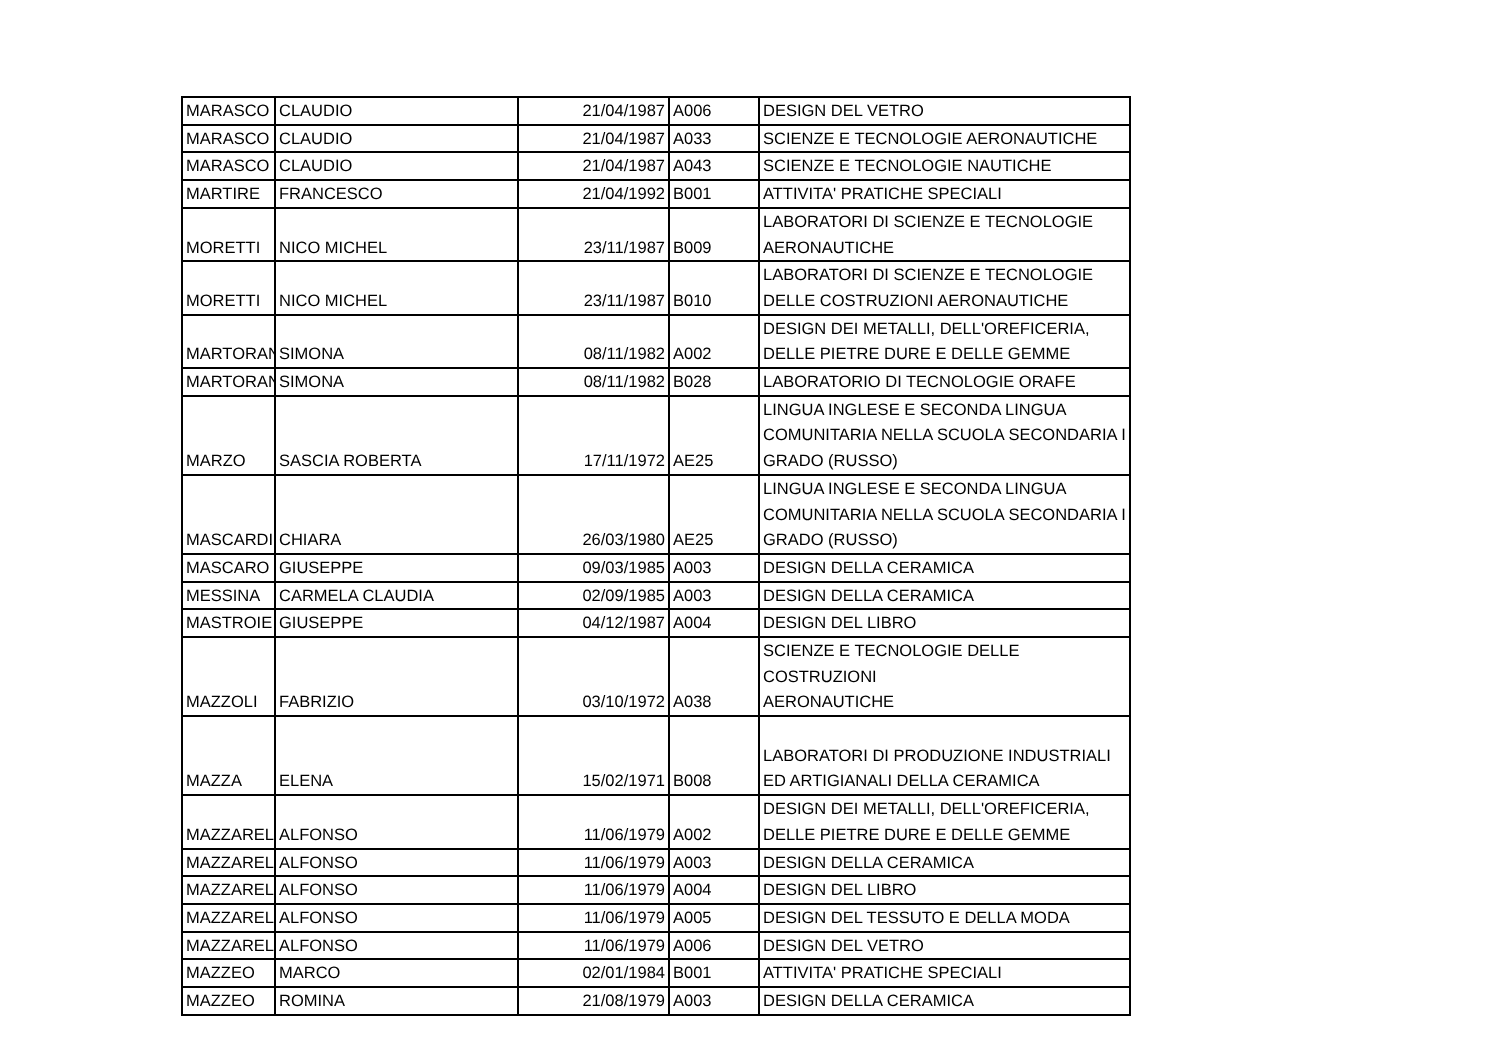| MARASCO | CLAUDIO | 21/04/1987 | A006 | DESIGN DEL VETRO |
| MARASCO | CLAUDIO | 21/04/1987 | A033 | SCIENZE E TECNOLOGIE AERONAUTICHE |
| MARASCO | CLAUDIO | 21/04/1987 | A043 | SCIENZE E TECNOLOGIE NAUTICHE |
| MARTIRE | FRANCESCO | 21/04/1992 | B001 | ATTIVITA' PRATICHE SPECIALI |
| MORETTI | NICO MICHEL | 23/11/1987 | B009 | LABORATORI DI SCIENZE E TECNOLOGIE AERONAUTICHE |
| MORETTI | NICO MICHEL | 23/11/1987 | B010 | LABORATORI DI SCIENZE E TECNOLOGIE DELLE COSTRUZIONI AERONAUTICHE |
| MARTORAN | SIMONA | 08/11/1982 | A002 | DESIGN DEI METALLI, DELL'OREFICERIA, DELLE PIETRE DURE E DELLE GEMME |
| MARTORAN | SIMONA | 08/11/1982 | B028 | LABORATORIO DI TECNOLOGIE ORAFE |
| MARZO | SASCIA ROBERTA | 17/11/1972 | AE25 | LINGUA INGLESE E SECONDA LINGUA COMUNITARIA NELLA SCUOLA SECONDARIA I GRADO (RUSSO) |
| MASCARDI | CHIARA | 26/03/1980 | AE25 | LINGUA INGLESE E SECONDA LINGUA COMUNITARIA NELLA SCUOLA SECONDARIA I GRADO (RUSSO) |
| MASCARO | GIUSEPPE | 09/03/1985 | A003 | DESIGN DELLA CERAMICA |
| MESSINA | CARMELA CLAUDIA | 02/09/1985 | A003 | DESIGN DELLA CERAMICA |
| MASTROIE | GIUSEPPE | 04/12/1987 | A004 | DESIGN DEL LIBRO |
| MAZZOLI | FABRIZIO | 03/10/1972 | A038 | SCIENZE E TECNOLOGIE DELLE COSTRUZIONI AERONAUTICHE |
| MAZZA | ELENA | 15/02/1971 | B008 | LABORATORI DI PRODUZIONE INDUSTRIALI ED ARTIGIANALI DELLA CERAMICA |
| MAZZAREL | ALFONSO | 11/06/1979 | A002 | DESIGN DEI METALLI, DELL'OREFICERIA, DELLE PIETRE DURE E DELLE GEMME |
| MAZZAREL | ALFONSO | 11/06/1979 | A003 | DESIGN DELLA CERAMICA |
| MAZZAREL | ALFONSO | 11/06/1979 | A004 | DESIGN DEL LIBRO |
| MAZZAREL | ALFONSO | 11/06/1979 | A005 | DESIGN DEL TESSUTO E DELLA MODA |
| MAZZAREL | ALFONSO | 11/06/1979 | A006 | DESIGN DEL VETRO |
| MAZZEO | MARCO | 02/01/1984 | B001 | ATTIVITA' PRATICHE SPECIALI |
| MAZZEO | ROMINA | 21/08/1979 | A003 | DESIGN DELLA CERAMICA |